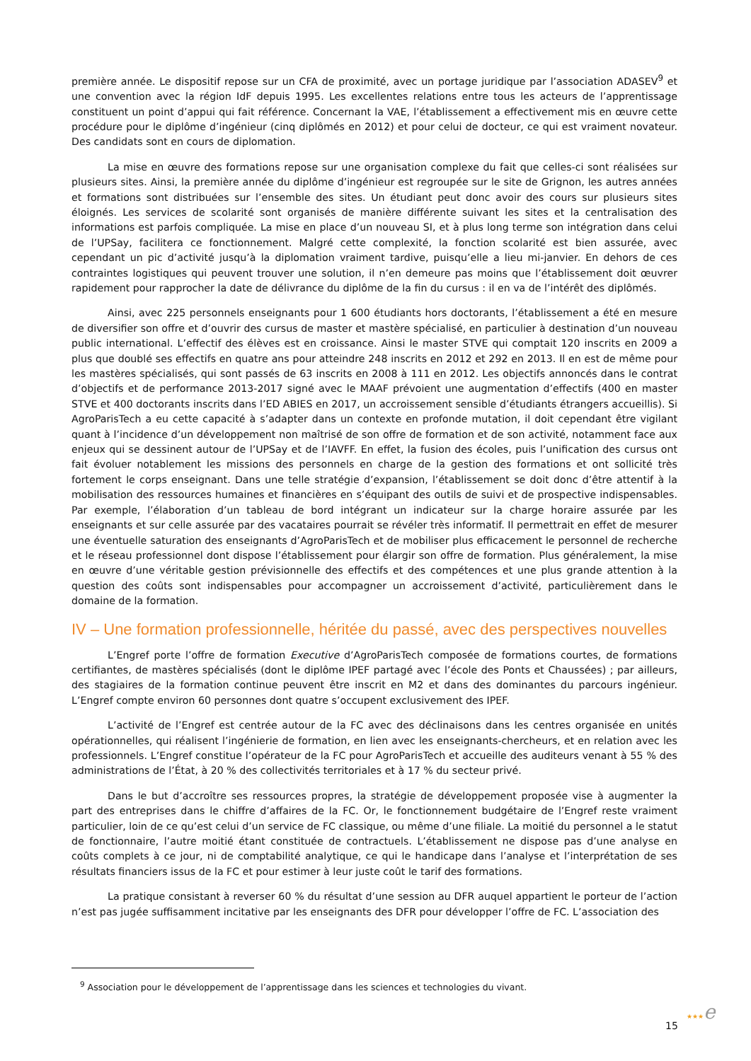première année. Le dispositif repose sur un CFA de proximité, avec un portage juridique par l’association ADASEV<sup>9</sup> et une convention avec la région IdF depuis 1995. Les excellentes relations entre tous les acteurs de l’apprentissage constituent un point d’appui qui fait référence. Concernant la VAE, l’établissement a effectivement mis en œuvre cette procédure pour le diplôme d’ingénieur (cinq diplômés en 2012) et pour celui de docteur, ce qui est vraiment novateur. Des candidats sont en cours de diplomation.
La mise en œuvre des formations repose sur une organisation complexe du fait que celles-ci sont réalisées sur plusieurs sites. Ainsi, la première année du diplôme d’ingénieur est regroupée sur le site de Grignon, les autres années et formations sont distribuées sur l’ensemble des sites. Un étudiant peut donc avoir des cours sur plusieurs sites éloignés. Les services de scolarité sont organisés de manière différente suivant les sites et la centralisation des informations est parfois compliquée. La mise en place d’un nouveau SI, et à plus long terme son intégration dans celui de l’UPSay, facilitera ce fonctionnement. Malgré cette complexité, la fonction scolarité est bien assurée, avec cependant un pic d’activité jusqu’à la diplomation vraiment tardive, puisqu’elle a lieu mi-janvier. En dehors de ces contraintes logistiques qui peuvent trouver une solution, il n’en demeure pas moins que l’établissement doit œuvrer rapidement pour rapprocher la date de délivrance du diplôme de la fin du cursus : il en va de l’intérêt des diplômés.
Ainsi, avec 225 personnels enseignants pour 1 600 étudiants hors doctorants, l’établissement a été en mesure de diversifier son offre et d’ouvrir des cursus de master et mastère spécialisé, en particulier à destination d’un nouveau public international. L’effectif des élèves est en croissance. Ainsi le master STVE qui comptait 120 inscrits en 2009 a plus que doublé ses effectifs en quatre ans pour atteindre 248 inscrits en 2012 et 292 en 2013. Il en est de même pour les mastères spécialisés, qui sont passés de 63 inscrits en 2008 à 111 en 2012. Les objectifs annoncés dans le contrat d’objectifs et de performance 2013-2017 signé avec le MAAF prévoient une augmentation d’effectifs (400 en master STVE et 400 doctorants inscrits dans l’ED ABIES en 2017, un accroissement sensible d’étudiants étrangers accueillis). Si AgroParisTech a eu cette capacité à s’adapter dans un contexte en profonde mutation, il doit cependant être vigilant quant à l’incidence d’un développement non maîtrisé de son offre de formation et de son activité, notamment face aux enjeux qui se dessinent autour de l’UPSay et de l’IAVFF. En effet, la fusion des écoles, puis l’unification des cursus ont fait évoluer notablement les missions des personnels en charge de la gestion des formations et ont sollicité très fortement le corps enseignant. Dans une telle stratégie d’expansion, l’établissement se doit donc d’être attentif à la mobilisation des ressources humaines et financières en s’équipant des outils de suivi et de prospective indispensables. Par exemple, l’élaboration d’un tableau de bord intégrant un indicateur sur la charge horaire assurée par les enseignants et sur celle assurée par des vacataires pourrait se révéler très informatif. Il permettrait en effet de mesurer une éventuelle saturation des enseignants d’AgroParisTech et de mobiliser plus efficacement le personnel de recherche et le réseau professionnel dont dispose l’établissement pour élargir son offre de formation. Plus généralement, la mise en œuvre d’une véritable gestion prévisionnelle des effectifs et des compétences et une plus grande attention à la question des coûts sont indispensables pour accompagner un accroissement d’activité, particulièrement dans le domaine de la formation.
IV – Une formation professionnelle, héritée du passé, avec des perspectives nouvelles
L’Engref porte l’offre de formation Executive d’AgroParisTech composée de formations courtes, de formations certifiantes, de mastères spécialisés (dont le diplôme IPEF partagé avec l’école des Ponts et Chaussées) ; par ailleurs, des stagiaires de la formation continue peuvent être inscrit en M2 et dans des dominantes du parcours ingénieur. L’Engref compte environ 60 personnes dont quatre s’occupent exclusivement des IPEF.
L’activité de l’Engref est centrée autour de la FC avec des déclinaisons dans les centres organisée en unités opérationnelles, qui réalisent l’ingénierie de formation, en lien avec les enseignants-chercheurs, et en relation avec les professionnels. L’Engref constitue l’opérateur de la FC pour AgroParisTech et accueille des auditeurs venant à 55 % des administrations de l’État, à 20 % des collectivités territoriales et à 17 % du secteur privé.
Dans le but d’accroître ses ressources propres, la stratégie de développement proposée vise à augmenter la part des entreprises dans le chiffre d’affaires de la FC. Or, le fonctionnement budgétaire de l’Engref reste vraiment particulier, loin de ce qu’est celui d’un service de FC classique, ou même d’une filiale. La moitié du personnel a le statut de fonctionnaire, l’autre moitié étant constituée de contractuels. L’établissement ne dispose pas d’une analyse en coûts complets à ce jour, ni de comptabilité analytique, ce qui le handicape dans l’analyse et l’interprétation de ses résultats financiers issus de la FC et pour estimer à leur juste coût le tarif des formations.
La pratique consistant à reverser 60 % du résultat d’une session au DFR auquel appartient le porteur de l’action n’est pas jugée suffisamment incitative par les enseignants des DFR pour développer l’offre de FC. L’association des
<sup>9</sup> Association pour le développement de l’apprentissage dans les sciences et technologies du vivant.
15 ★★★e